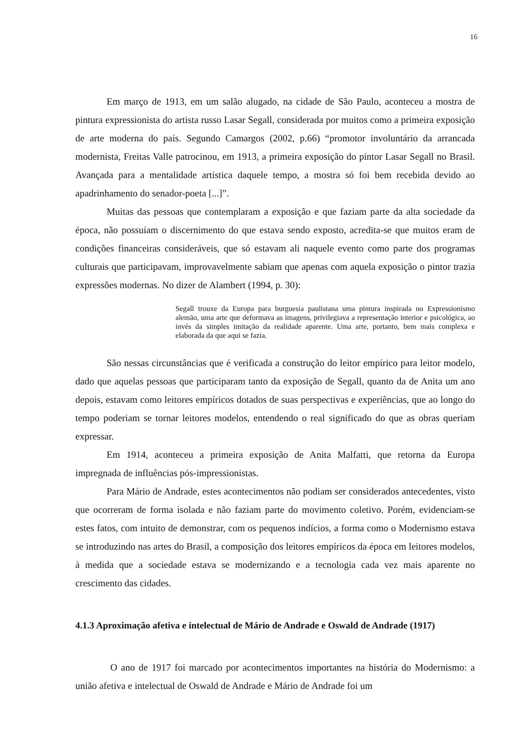16
Em março de 1913, em um salão alugado, na cidade de São Paulo, aconteceu a mostra de pintura expressionista do artista russo Lasar Segall, considerada por muitos como a primeira exposição de arte moderna do país. Segundo Camargos (2002, p.66) “promotor involuntário da arrancada modernista, Freitas Valle patrocinou, em 1913, a primeira exposição do pintor Lasar Segall no Brasil. Avançada para a mentalidade artística daquele tempo, a mostra só foi bem recebida devido ao apadrinhamento do senador-poeta [...]”.
Muitas das pessoas que contemplaram a exposição e que faziam parte da alta sociedade da época, não possuíam o discernimento do que estava sendo exposto, acredita-se que muitos eram de condições financeiras consideráveis, que só estavam ali naquele evento como parte dos programas culturais que participavam, improvavelmente sabiam que apenas com aquela exposição o pintor trazia expressões modernas. No dizer de Alambert (1994, p. 30):
Segall trouxe da Europa para burguesia paulistana uma pintura inspirada no Expressionismo alemão, uma arte que deformava as imagens, privilegiava a representação interior e psicológica, ao invés da simples imitação da realidade aparente. Uma arte, portanto, bem mais complexa e elaborada da que aqui se fazia.
São nessas circunstâncias que é verificada a construção do leitor empírico para leitor modelo, dado que aquelas pessoas que participaram tanto da exposição de Segall, quanto da de Anita um ano depois, estavam como leitores empíricos dotados de suas perspectivas e experiências, que ao longo do tempo poderiam se tornar leitores modelos, entendendo o real significado do que as obras queriam expressar.
Em 1914, aconteceu a primeira exposição de Anita Malfatti, que retorna da Europa impregnada de influências pós-impressionistas.
Para Mário de Andrade, estes acontecimentos não podiam ser considerados antecedentes, visto que ocorreram de forma isolada e não faziam parte do movimento coletivo. Porém, evidenciam-se estes fatos, com intuito de demonstrar, com os pequenos indícios, a forma como o Modernismo estava se introduzindo nas artes do Brasil, a composição dos leitores empíricos da época em leitores modelos, à medida que a sociedade estava se modernizando e a tecnologia cada vez mais aparente no crescimento das cidades.
4.1.3 Aproximação afetiva e intelectual de Mário de Andrade e Oswald de Andrade (1917)
O ano de 1917 foi marcado por acontecimentos importantes na história do Modernismo: a união afetiva e intelectual de Oswald de Andrade e Mário de Andrade foi um